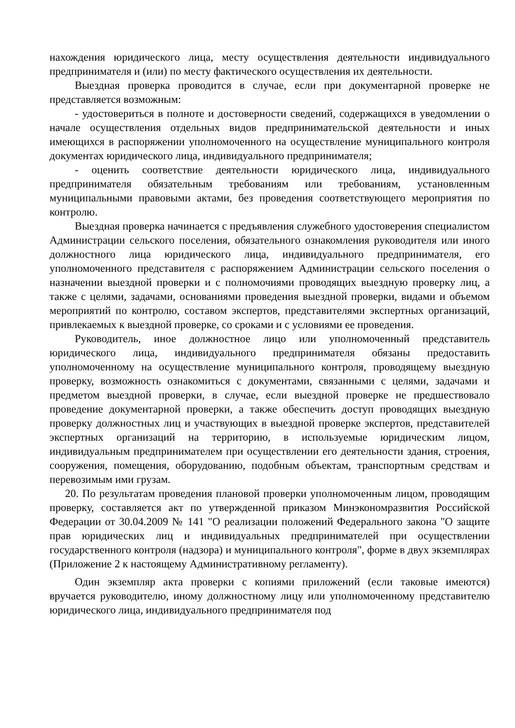нахождения юридического лица, месту осуществления деятельности индивидуального предпринимателя и (или) по месту фактического осуществления их деятельности.
Выездная проверка проводится в случае, если при документарной проверке не представляется возможным:
- удостовериться в полноте и достоверности сведений, содержащихся в уведомлении о начале осуществления отдельных видов предпринимательской деятельности и иных имеющихся в распоряжении уполномоченного на осуществление муниципального контроля документах юридического лица, индивидуального предпринимателя;
- оценить соответствие деятельности юридического лица, индивидуального предпринимателя обязательным требованиям или требованиям, установленным муниципальными правовыми актами, без проведения соответствующего мероприятия по контролю.
Выездная проверка начинается с предъявления служебного удостоверения специалистом Администрации сельского поселения, обязательного ознакомления руководителя или иного должностного лица юридического лица, индивидуального предпринимателя, его уполномоченного представителя с распоряжением Администрации сельского поселения о назначении выездной проверки и с полномочиями проводящих выездную проверку лиц, а также с целями, задачами, основаниями проведения выездной проверки, видами и объемом мероприятий по контролю, составом экспертов, представителями экспертных организаций, привлекаемых к выездной проверке, со сроками и с условиями ее проведения.
Руководитель, иное должностное лицо или уполномоченный представитель юридического лица, индивидуального предпринимателя обязаны предоставить уполномоченному на осуществление муниципального контроля, проводящему выездную проверку, возможность ознакомиться с документами, связанными с целями, задачами и предметом выездной проверки, в случае, если выездной проверке не предшествовало проведение документарной проверки, а также обеспечить доступ проводящих выездную проверку должностных лиц и участвующих в выездной проверке экспертов, представителей экспертных организаций на территорию, в используемые юридическим лицом, индивидуальным предпринимателем при осуществлении его деятельности здания, строения, сооружения, помещения, оборудованию, подобным объектам, транспортным средствам и перевозимым ими грузам.
20. По результатам проведения плановой проверки уполномоченным лицом, проводящим проверку, составляется акт по утвержденной приказом Минэкономразвития Российской Федерации от 30.04.2009 № 141 "О реализации положений Федерального закона "О защите прав юридических лиц и индивидуальных предпринимателей при осуществлении государственного контроля (надзора) и муниципального контроля", форме в двух экземплярах (Приложение 2 к настоящему Административному регламенту).
Один экземпляр акта проверки с копиями приложений (если таковые имеются) вручается руководителю, иному должностному лицу или уполномоченному представителю юридического лица, индивидуального предпринимателя под